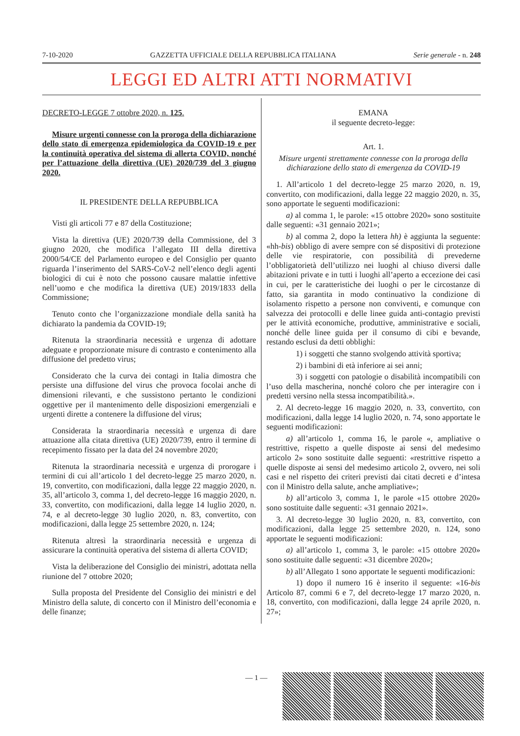7-10-2020 GAZZETTA UFFICIALE DELLA REPUBBLICA ITALIANA Serie generale - n. 248
LEGGI ED ALTRI ATTI NORMATIVI
DECRETO-LEGGE 7 ottobre 2020, n. 125.
Misure urgenti connesse con la proroga della dichiarazione dello stato di emergenza epidemiologica da COVID-19 e per la continuità operativa del sistema di allerta COVID, nonché per l’attuazione della direttiva (UE) 2020/739 del 3 giugno 2020.
IL PRESIDENTE DELLA REPUBBLICA
Visti gli articoli 77 e 87 della Costituzione;
Vista la direttiva (UE) 2020/739 della Commissione, del 3 giugno 2020, che modifica l’allegato III della direttiva 2000/54/CE del Parlamento europeo e del Consiglio per quanto riguarda l’inserimento del SARS-CoV-2 nell’elenco degli agenti biologici di cui è noto che possono causare malattie infettive nell’uomo e che modifica la direttiva (UE) 2019/1833 della Commissione;
Tenuto conto che l’organizzazione mondiale della sanità ha dichiarato la pandemia da COVID-19;
Ritenuta la straordinaria necessità e urgenza di adottare adeguate e proporzionate misure di contrasto e contenimento alla diffusione del predetto virus;
Considerato che la curva dei contagi in Italia dimostra che persiste una diffusione del virus che provoca focolai anche di dimensioni rilevanti, e che sussistono pertanto le condizioni oggettive per il mantenimento delle disposizioni emergenziali e urgenti dirette a contenere la diffusione del virus;
Considerata la straordinaria necessità e urgenza di dare attuazione alla citata direttiva (UE) 2020/739, entro il termine di recepimento fissato per la data del 24 novembre 2020;
Ritenuta la straordinaria necessità e urgenza di prorogare i termini di cui all’articolo 1 del decreto-legge 25 marzo 2020, n. 19, convertito, con modificazioni, dalla legge 22 maggio 2020, n. 35, all’articolo 3, comma 1, del decreto-legge 16 maggio 2020, n. 33, convertito, con modificazioni, dalla legge 14 luglio 2020, n. 74, e al decreto-legge 30 luglio 2020, n. 83, convertito, con modificazioni, dalla legge 25 settembre 2020, n. 124;
Ritenuta altresì la straordinaria necessità e urgenza di assicurare la continuità operativa del sistema di allerta COVID;
Vista la deliberazione del Consiglio dei ministri, adottata nella riunione del 7 ottobre 2020;
Sulla proposta del Presidente del Consiglio dei ministri e del Ministro della salute, di concerto con il Ministro dell’economia e delle finanze;
EMANA
il seguente decreto-legge:
Art. 1.
Misure urgenti strettamente connesse con la proroga della dichiarazione dello stato di emergenza da COVID-19
1. All’articolo 1 del decreto-legge 25 marzo 2020, n. 19, convertito, con modificazioni, dalla legge 22 maggio 2020, n. 35, sono apportate le seguenti modificazioni:
a) al comma 1, le parole: «15 ottobre 2020» sono sostituite dalle seguenti: «31 gennaio 2021»;
b) al comma 2, dopo la lettera hh) è aggiunta la seguente: «hh-bis) obbligo di avere sempre con sé dispositivi di protezione delle vie respiratorie, con possibilità di prevederne l’obbligatorietà dell’utilizzo nei luoghi al chiuso diversi dalle abitazioni private e in tutti i luoghi all’aperto a eccezione dei casi in cui, per le caratteristiche dei luoghi o per le circostanze di fatto, sia garantita in modo continuativo la condizione di isolamento rispetto a persone non conviventi, e comunque con salvezza dei protocolli e delle linee guida anti-contagio previsti per le attività economiche, produttive, amministrative e sociali, nonché delle linee guida per il consumo di cibi e bevande, restando esclusi da detti obblighi:
1) i soggetti che stanno svolgendo attività sportiva;
2) i bambini di età inferiore ai sei anni;
3) i soggetti con patologie o disabilità incompatibili con l’uso della mascherina, nonché coloro che per interagire con i predetti versino nella stessa incompatibilità.».
2. Al decreto-legge 16 maggio 2020, n. 33, convertito, con modificazioni, dalla legge 14 luglio 2020, n. 74, sono apportate le seguenti modificazioni:
a) all’articolo 1, comma 16, le parole «, ampliative o restrittive, rispetto a quelle disposte ai sensi del medesimo articolo 2» sono sostituite dalle seguenti: «restrittive rispetto a quelle disposte ai sensi del medesimo articolo 2, ovvero, nei soli casi e nel rispetto dei criteri previsti dai citati decreti e d’intesa con il Ministro della salute, anche ampliative»;
b) all’articolo 3, comma 1, le parole «15 ottobre 2020» sono sostituite dalle seguenti: «31 gennaio 2021».
3. Al decreto-legge 30 luglio 2020, n. 83, convertito, con modificazioni, dalla legge 25 settembre 2020, n. 124, sono apportate le seguenti modificazioni:
a) all’articolo 1, comma 3, le parole: «15 ottobre 2020» sono sostituite dalle seguenti: «31 dicembre 2020»;
b) all’Allegato 1 sono apportate le seguenti modificazioni:
1) dopo il numero 16 è inserito il seguente: «16-bis Articolo 87, commi 6 e 7, del decreto-legge 17 marzo 2020, n. 18, convertito, con modificazioni, dalla legge 24 aprile 2020, n. 27»;
— 1 —